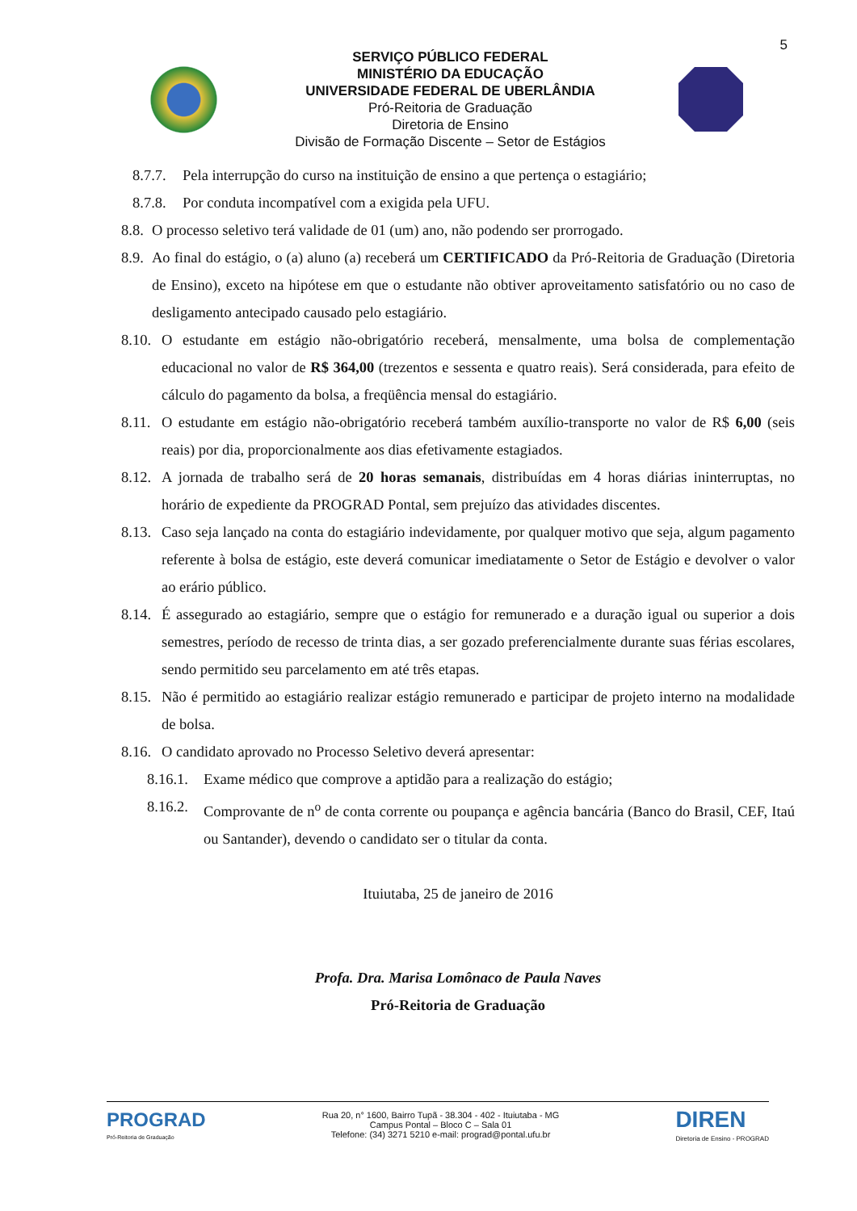5
SERVIÇO PÚBLICO FEDERAL
MINISTÉRIO DA EDUCAÇÃO
UNIVERSIDADE FEDERAL DE UBERLÂNDIA
Pró-Reitoria de Graduação
Diretoria de Ensino
Divisão de Formação Discente – Setor de Estágios
8.7.7. Pela interrupção do curso na instituição de ensino a que pertença o estagiário;
8.7.8. Por conduta incompatível com a exigida pela UFU.
8.8. O processo seletivo terá validade de 01 (um) ano, não podendo ser prorrogado.
8.9. Ao final do estágio, o (a) aluno (a) receberá um CERTIFICADO da Pró-Reitoria de Graduação (Diretoria de Ensino), exceto na hipótese em que o estudante não obtiver aproveitamento satisfatório ou no caso de desligamento antecipado causado pelo estagiário.
8.10. O estudante em estágio não-obrigatório receberá, mensalmente, uma bolsa de complementação educacional no valor de R$ 364,00 (trezentos e sessenta e quatro reais). Será considerada, para efeito de cálculo do pagamento da bolsa, a freqüência mensal do estagiário.
8.11. O estudante em estágio não-obrigatório receberá também auxílio-transporte no valor de R$ 6,00 (seis reais) por dia, proporcionalmente aos dias efetivamente estagiados.
8.12. A jornada de trabalho será de 20 horas semanais, distribuídas em 4 horas diárias ininterruptas, no horário de expediente da PROGRAD Pontal, sem prejuízo das atividades discentes.
8.13. Caso seja lançado na conta do estagiário indevidamente, por qualquer motivo que seja, algum pagamento referente à bolsa de estágio, este deverá comunicar imediatamente o Setor de Estágio e devolver o valor ao erário público.
8.14. É assegurado ao estagiário, sempre que o estágio for remunerado e a duração igual ou superior a dois semestres, período de recesso de trinta dias, a ser gozado preferencialmente durante suas férias escolares, sendo permitido seu parcelamento em até três etapas.
8.15. Não é permitido ao estagiário realizar estágio remunerado e participar de projeto interno na modalidade de bolsa.
8.16. O candidato aprovado no Processo Seletivo deverá apresentar:
8.16.1. Exame médico que comprove a aptidão para a realização do estágio;
8.16.2. Comprovante de n<sup>o</sup> de conta corrente ou poupança e agência bancária (Banco do Brasil, CEF, Itaú ou Santander), devendo o candidato ser o titular da conta.
Ituiutaba, 25 de janeiro de 2016
Profa. Dra. Marisa Lomônaco de Paula Naves
Pró-Reitoria de Graduação
PROGRAD
Pró-Reitoria de Graduação
Rua 20, n° 1600, Bairro Tupã - 38.304 - 402 - Ituiutaba - MG
Campus Pontal – Bloco C – Sala 01
Telefone: (34) 3271 5210 e-mail: prograd@pontal.ufu.br
DIREN
Diretoria de Ensino - PROGRAD